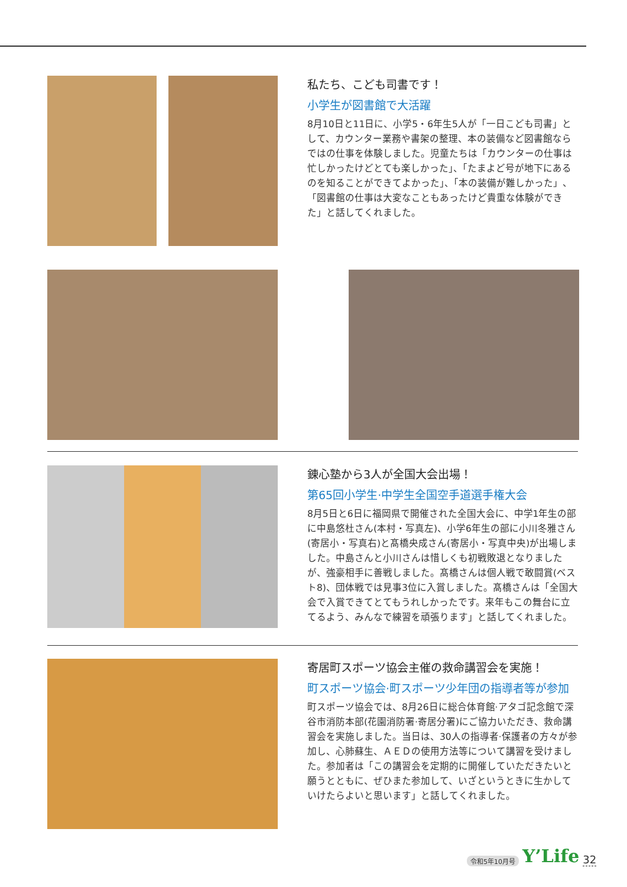私たち、こども司書です！
小学生が図書館で大活躍
8月10日と11日に、小学5・6年生5人が「一日こども司書」として、カウンター業務や書架の整理、本の装備など図書館ならではの仕事を体験しました。児童たちは「カウンターの仕事は忙しかったけどとても楽しかった」、「たまよど号が地下にあるのを知ることができてよかった」、「本の装備が難しかった」、「図書館の仕事は大変なこともあったけど貴重な体験ができた」と話してくれました。
錬心塾から3人が全国大会出場！
第65回小学生·中学生全国空手道選手権大会
8月5日と6日に福岡県で開催された全国大会に、中学1年生の部に中島悠杜さん(本村・写真左)、小学6年生の部に小川冬雅さん(寄居小・写真右)と髙橋央成さん(寄居小・写真中央)が出場しました。中島さんと小川さんは惜しくも初戦敗退となりましたが、強豪相手に善戦しました。髙橋さんは個人戦で敢闘賞(ベスト8)、団体戦では見事3位に入賞しました。髙橋さんは「全国大会で入賞できてとてもうれしかったです。来年もこの舞台に立てるよう、みんなで練習を頑張ります」と話してくれました。
寄居町スポーツ協会主催の救命講習会を実施！
町スポーツ協会·町スポーツ少年団の指導者等が参加
町スポーツ協会では、8月26日に総合体育館·アタゴ記念館で深谷市消防本部(花園消防署·寄居分署)にご協力いただき、救命講習会を実施しました。当日は、30人の指導者·保護者の方々が参加し、心肺蘇生、ＡＥＤの使用方法等について講習を受けました。参加者は「この講習会を定期的に開催していただきたいと願うとともに、ぜひまた参加して、いざというときに生かしていけたらよいと思います」と話してくれました。
令和5年10月号 Y’Life 32